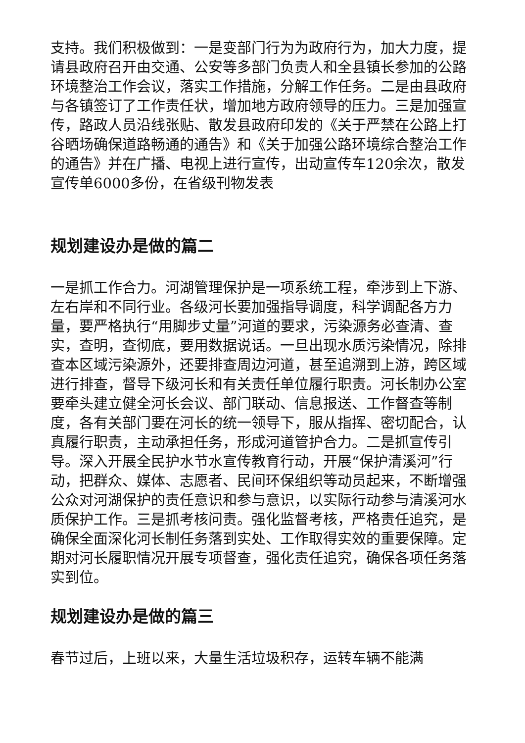支持。我们积极做到：一是变部门行为为政府行为，加大力度，提请县政府召开由交通、公安等多部门负责人和全县镇长参加的公路环境整治工作会议，落实工作措施，分解工作任务。二是由县政府与各镇签订了工作责任状，增加地方政府领导的压力。三是加强宣传，路政人员沿线张贴、散发县政府印发的《关于严禁在公路上打谷晒场确保道路畅通的通告》和《关于加强公路环境综合整治工作的通告》并在广播、电视上进行宣传，出动宣传车120余次，散发宣传单6000多份，在省级刊物发表
规划建设办是做的篇二
一是抓工作合力。河湖管理保护是一项系统工程，牵涉到上下游、左右岸和不同行业。各级河长要加强指导调度，科学调配各方力量，要严格执行“用脚步丈量”河道的要求，污染源务必查清、查实，查明，查彻底，要用数据说话。一旦出现水质污染情况，除排查本区域污染源外，还要排查周边河道，甚至追溯到上游，跨区域进行排查，督导下级河长和有关责任单位履行职责。河长制办公室要牵头建立健全河长会议、部门联动、信息报送、工作督查等制度，各有关部门要在河长的统一领导下，服从指挥、密切配合，认真履行职责，主动承担任务，形成河道管护合力。二是抓宣传引导。深入开展全民护水节水宣传教育行动，开展“保护清溪河”行动，把群众、媒体、志愿者、民间环保组织等动员起来，不断增强公众对河湖保护的责任意识和参与意识，以实际行动参与清溪河水质保护工作。三是抓考核问责。强化监督考核，严格责任追究，是确保全面深化河长制任务落到实处、工作取得实效的重要保障。定期对河长履职情况开展专项督查，强化责任追究，确保各项任务落实到位。
规划建设办是做的篇三
春节过后，上班以来，大量生活垃圾积存，运转车辆不能满